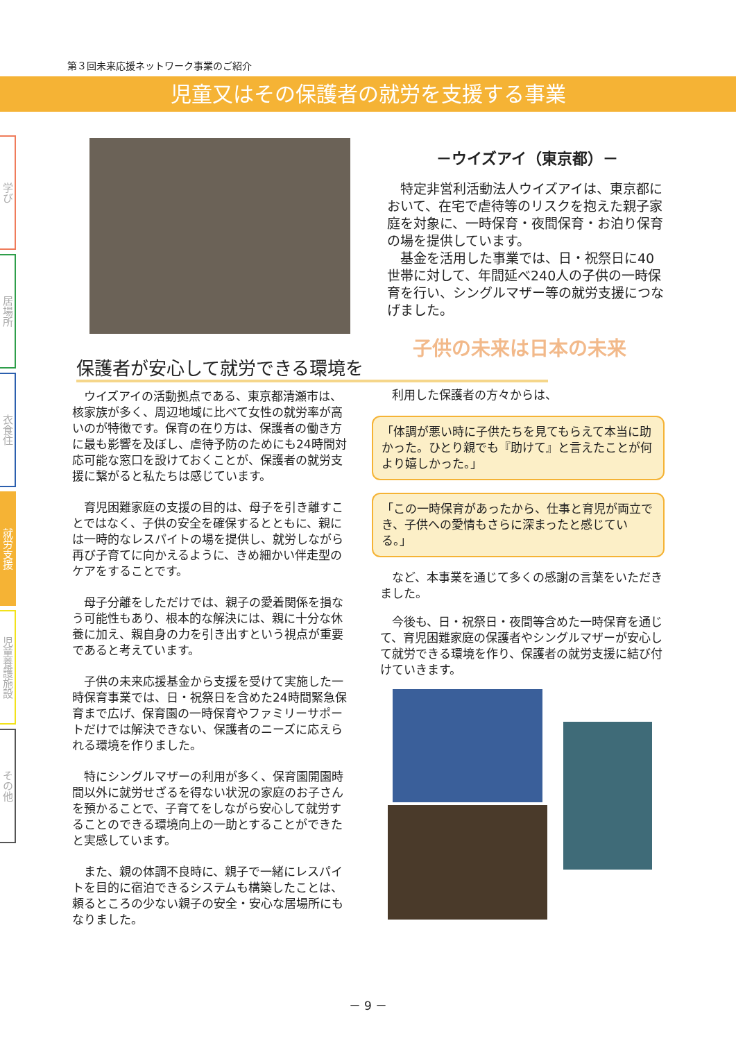第３回未来応援ネットワーク事業のご紹介
児童又はその保護者の就労を支援する事業
学び
居場所
衣食住
就労支援
児童養護施設
その他
－ウイズアイ（東京都）－
特定非営利活動法人ウイズアイは、東京都において、在宅で虐待等のリスクを抱えた親子家庭を対象に、一時保育・夜間保育・お泊り保育の場を提供しています。
基金を活用した事業では、日・祝祭日に40世帯に対して、年間延べ240人の子供の一時保育を行い、シングルマザー等の就労支援につなげました。
子供の未来は日本の未来
保護者が安心して就労できる環境を
ウイズアイの活動拠点である、東京都清瀬市は、核家族が多く、周辺地域に比べて女性の就労率が高いのが特徴です。保育の在り方は、保護者の働き方に最も影響を及ぼし、虐待予防のためにも24時間対応可能な窓口を設けておくことが、保護者の就労支援に繋がると私たちは感じています。
育児困難家庭の支援の目的は、母子を引き離すことではなく、子供の安全を確保するとともに、親には一時的なレスパイトの場を提供し、就労しながら再び子育てに向かえるように、きめ細かい伴走型のケアをすることです。
母子分離をしただけでは、親子の愛着関係を損なう可能性もあり、根本的な解決には、親に十分な休養に加え、親自身の力を引き出すという視点が重要であると考えています。
子供の未来応援基金から支援を受けて実施した一時保育事業では、日・祝祭日を含めた24時間緊急保育まで広げ、保育園の一時保育やファミリーサポートだけでは解決できない、保護者のニーズに応えられる環境を作りました。
特にシングルマザーの利用が多く、保育園開園時間以外に就労せざるを得ない状況の家庭のお子さんを預かることで、子育てをしながら安心して就労することのできる環境向上の一助とすることができたと実感しています。
また、親の体調不良時に、親子で一緒にレスパイトを目的に宿泊できるシステムも構築したことは、頼るところの少ない親子の安全・安心な居場所にもなりました。
利用した保護者の方々からは、
「体調が悪い時に子供たちを見てもらえて本当に助かった。ひとり親でも『助けて』と言えたことが何より嬉しかった。」
「この一時保育があったから、仕事と育児が両立でき、子供への愛情もさらに深まったと感じている。」
など、本事業を通じて多くの感謝の言葉をいただきました。
今後も、日・祝祭日・夜間等含めた一時保育を通じて、育児困難家庭の保護者やシングルマザーが安心して就労できる環境を作り、保護者の就労支援に結び付けていきます。
－ 9 －